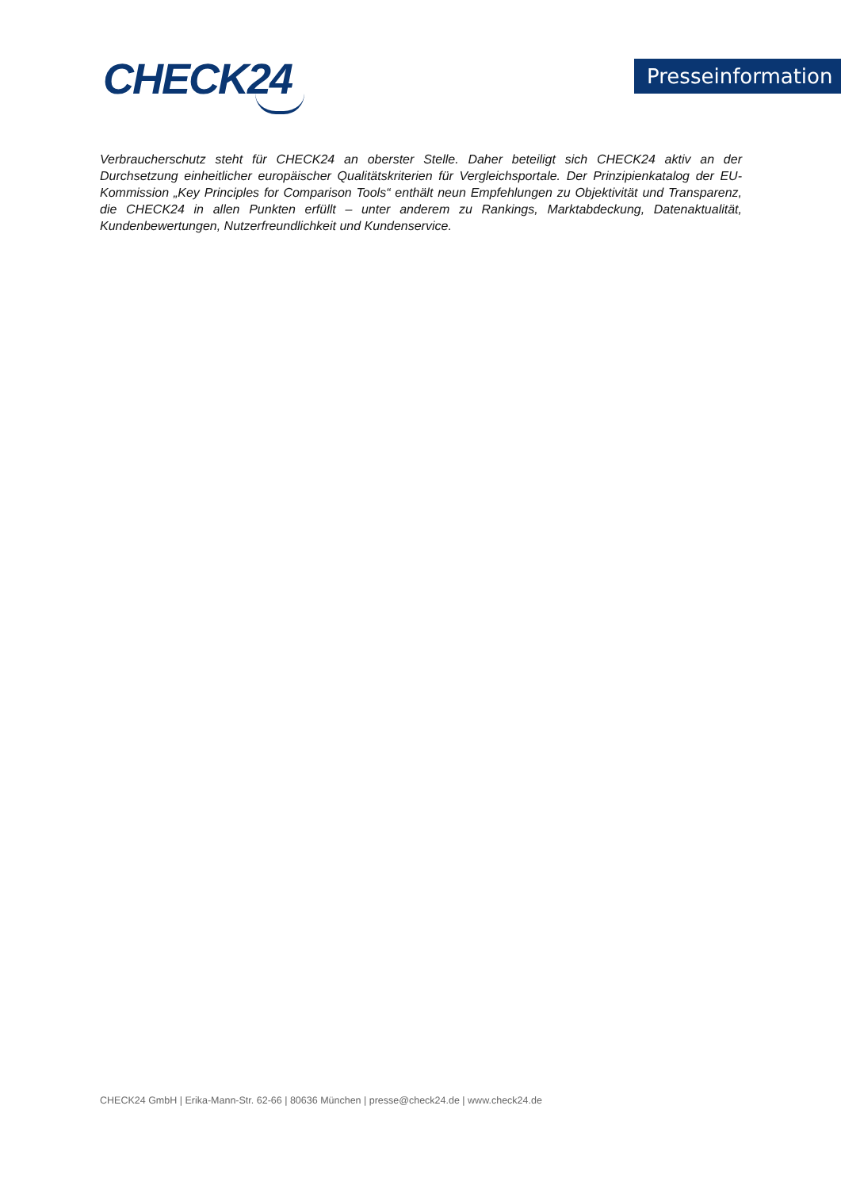CHECK24
Presseinformation
Verbraucherschutz steht für CHECK24 an oberster Stelle. Daher beteiligt sich CHECK24 aktiv an der Durchsetzung einheitlicher europäischer Qualitätskriterien für Vergleichsportale. Der Prinzipienkatalog der EU-Kommission „Key Principles for Comparison Tools“ enthält neun Empfehlungen zu Objektivität und Transparenz, die CHECK24 in allen Punkten erfüllt – unter anderem zu Rankings, Marktabdeckung, Datenaktualität, Kundenbewertungen, Nutzerfreundlichkeit und Kundenservice.
CHECK24 GmbH | Erika-Mann-Str. 62-66 | 80636 München | presse@check24.de | www.check24.de